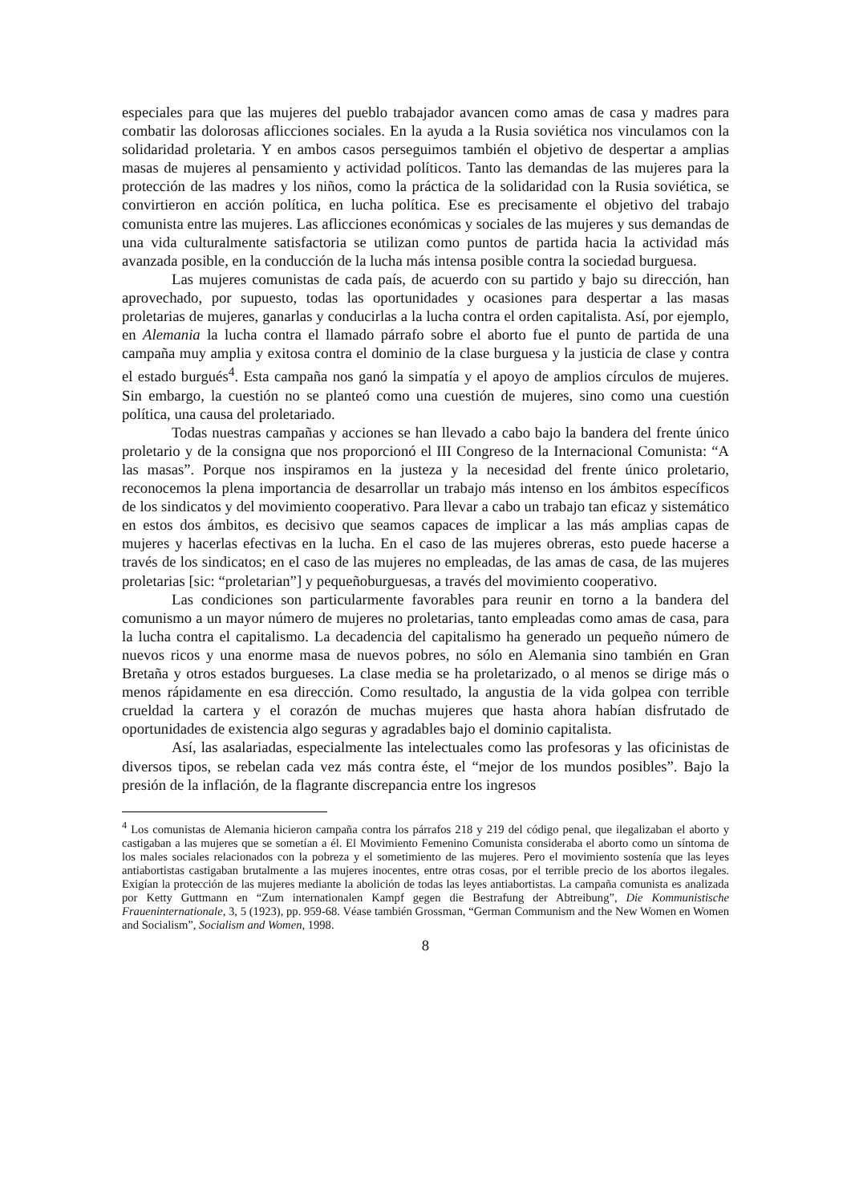especiales para que las mujeres del pueblo trabajador avancen como amas de casa y madres para combatir las dolorosas aflicciones sociales. En la ayuda a la Rusia soviética nos vinculamos con la solidaridad proletaria. Y en ambos casos perseguimos también el objetivo de despertar a amplias masas de mujeres al pensamiento y actividad políticos. Tanto las demandas de las mujeres para la protección de las madres y los niños, como la práctica de la solidaridad con la Rusia soviética, se convirtieron en acción política, en lucha política. Ese es precisamente el objetivo del trabajo comunista entre las mujeres. Las aflicciones económicas y sociales de las mujeres y sus demandas de una vida culturalmente satisfactoria se utilizan como puntos de partida hacia la actividad más avanzada posible, en la conducción de la lucha más intensa posible contra la sociedad burguesa.
Las mujeres comunistas de cada país, de acuerdo con su partido y bajo su dirección, han aprovechado, por supuesto, todas las oportunidades y ocasiones para despertar a las masas proletarias de mujeres, ganarlas y conducirlas a la lucha contra el orden capitalista. Así, por ejemplo, en Alemania la lucha contra el llamado párrafo sobre el aborto fue el punto de partida de una campaña muy amplia y exitosa contra el dominio de la clase burguesa y la justicia de clase y contra el estado burgués<sup>4</sup>. Esta campaña nos ganó la simpatía y el apoyo de amplios círculos de mujeres. Sin embargo, la cuestión no se planteó como una cuestión de mujeres, sino como una cuestión política, una causa del proletariado.
Todas nuestras campañas y acciones se han llevado a cabo bajo la bandera del frente único proletario y de la consigna que nos proporcionó el III Congreso de la Internacional Comunista: “A las masas”. Porque nos inspiramos en la justeza y la necesidad del frente único proletario, reconocemos la plena importancia de desarrollar un trabajo más intenso en los ámbitos específicos de los sindicatos y del movimiento cooperativo. Para llevar a cabo un trabajo tan eficaz y sistemático en estos dos ámbitos, es decisivo que seamos capaces de implicar a las más amplias capas de mujeres y hacerlas efectivas en la lucha. En el caso de las mujeres obreras, esto puede hacerse a través de los sindicatos; en el caso de las mujeres no empleadas, de las amas de casa, de las mujeres proletarias [sic: “proletarian”] y pequeñoburguesas, a través del movimiento cooperativo.
Las condiciones son particularmente favorables para reunir en torno a la bandera del comunismo a un mayor número de mujeres no proletarias, tanto empleadas como amas de casa, para la lucha contra el capitalismo. La decadencia del capitalismo ha generado un pequeño número de nuevos ricos y una enorme masa de nuevos pobres, no sólo en Alemania sino también en Gran Bretaña y otros estados burgueses. La clase media se ha proletarizado, o al menos se dirige más o menos rápidamente en esa dirección. Como resultado, la angustia de la vida golpea con terrible crueldad la cartera y el corazón de muchas mujeres que hasta ahora habían disfrutado de oportunidades de existencia algo seguras y agradables bajo el dominio capitalista.
Así, las asalariadas, especialmente las intelectuales como las profesoras y las oficinistas de diversos tipos, se rebelan cada vez más contra éste, el “mejor de los mundos posibles”. Bajo la presión de la inflación, de la flagrante discrepancia entre los ingresos
<sup>4</sup> Los comunistas de Alemania hicieron campaña contra los párrafos 218 y 219 del código penal, que ilegalizaban el aborto y castigaban a las mujeres que se sometían a él. El Movimiento Femenino Comunista consideraba el aborto como un síntoma de los males sociales relacionados con la pobreza y el sometimiento de las mujeres. Pero el movimiento sostenía que las leyes antiabortistas castigaban brutalmente a las mujeres inocentes, entre otras cosas, por el terrible precio de los abortos ilegales. Exigían la protección de las mujeres mediante la abolición de todas las leyes antiabortistas. La campaña comunista es analizada por Ketty Guttmann en “Zum internationalen Kampf gegen die Bestrafung der Abtreibung”, Die Kommunistische Fraueninternationale, 3, 5 (1923), pp. 959-68. Véase también Grossman, “German Communism and the New Women en Women and Socialism”, Socialism and Women, 1998.
8